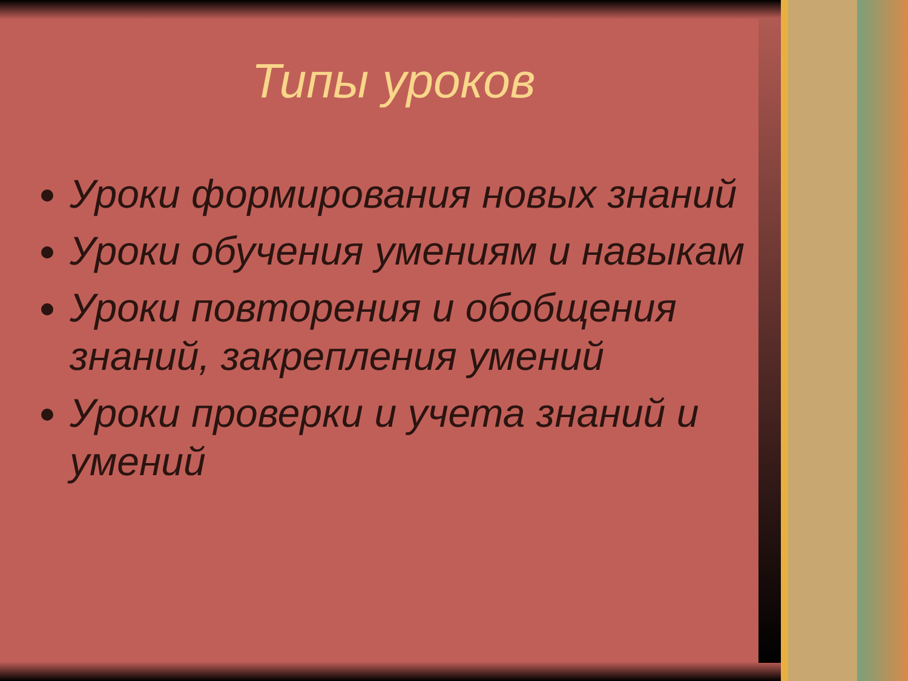Типы уроков
Уроки формирования новых знаний
Уроки обучения умениям и навыкам
Уроки повторения и обобщения знаний, закрепления умений
Уроки проверки и учета знаний и умений